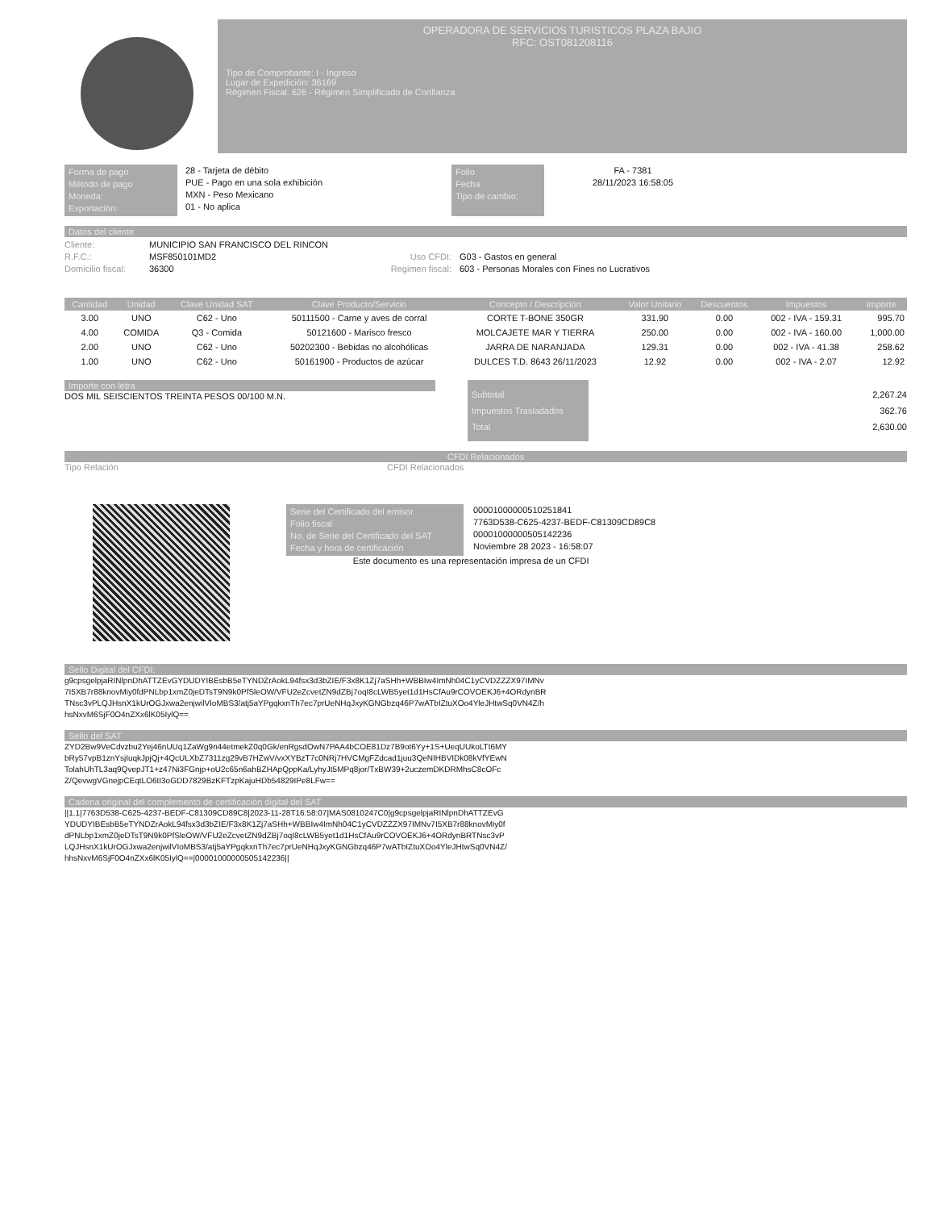OPERADORA DE SERVICIOS TURISTICOS PLAZA BAJIO
RFC: OST081208116
Tipo de Comprobante: I - Ingreso
Lugar de Expedición: 36169
Régimen Fiscal: 626 - Régimen Simplificado de Confianza
Forma de pago
Método de pago
Moneda:
Exportación:
28 - Tarjeta de débito
PUE - Pago en una sola exhibición
MXN - Peso Mexicano
01 - No aplica
Folio
Fecha
Tipo de cambio:
FA - 7381
28/11/2023 16:58:05
Datos del cliente
Cliente:
R.F.C.:
Domicilio fiscal:
MUNICIPIO SAN FRANCISCO DEL RINCON
MSF850101MD2
36300
Uso CFDI:
Regimen fiscal:
G03 - Gastos en general
603 - Personas Morales con Fines no Lucrativos
| Cantidad | Unidad | Clave Unidad SAT | Clave Producto/Servicio | Concepto / Descripción | Valor Unitario | Descuentos | Impuestos | Importe |
| --- | --- | --- | --- | --- | --- | --- | --- | --- |
| 3.00 | UNO | C62 - Uno | 50111500 - Carne y aves de corral | CORTE T-BONE 350GR | 331.90 | 0.00 | 002 - IVA - 159.31 | 995.70 |
| 4.00 | COMIDA | Q3 - Comida | 50121600 - Marisco fresco | MOLCAJETE MAR Y TIERRA | 250.00 | 0.00 | 002 - IVA - 160.00 | 1,000.00 |
| 2.00 | UNO | C62 - Uno | 50202300 - Bebidas no alcohólicas | JARRA DE NARANJADA | 129.31 | 0.00 | 002 - IVA - 41.38 | 258.62 |
| 1.00 | UNO | C62 - Uno | 50161900 - Productos de azúcar | DULCES T.D. 8643 26/11/2023 | 12.92 | 0.00 | 002 - IVA - 2.07 | 12.92 |
Importe con letra
DOS MIL SEISCIENTOS TREINTA PESOS 00/100 M.N.
Subtotal
Impuestos Trasladados
Total
2,267.24
362.76
2,630.00
CFDI Relacionados
Tipo Relación CFDI Relacionados
Serie del Certificado del emisor
Folio fiscal
No. de Serie del Certificado del SAT
Fecha y hora de certificación
00001000000510251841
7763D538-C625-4237-BEDF-C81309CD89C8
00001000000505142236
Noviembre 28 2023 - 16:58:07
Este documento es una representación impresa de un CFDI
Sello Digital del CFDI:
g9cpsgelpjaRINlpnDhATTZEvGYDUDYIBEsbB5eTYNDZrAokL94fsx3d3bZIE/F3x8K1Zj7aSHh+WBBIw4ImNh04C1yCVDZZZX97IMNv7I5XB7r88knovMiy0fdPNLbp1xmZ0jeDTsT9N9k0PfSleOW/VFU2eZcvetZN9dZBj7oqI8cLWB5yet1d1HsCfAu9rCOVOEKJ6+4ORdynBRTNsc3vPLQJHsnX1kUrOGJxwa2enjwilVIoMBS3/atj5aYPgqkxnTh7ec7prUeNHqJxyKGNGbzq46P7wATbIZtuXOo4YleJHtwSq0VN4Z/hhsNxvM6SjF0O4nZXx6lK05IylQ==
Sello del SAT
ZYD2Bw9VeCdvzbu2Yej46nUUq1ZaWg9n44etmekZ0q0Gk/enRgsdOwN7PAA4bCOE81Dz7B9ot6Yy+1S+UeqUUkoLTt6MYbRy57vpB1znYsjIuqkJpjQj+4QcULXbZ7311zg29vB7HZwV/vxXYBzT7c0NRj7HVCMgFZdcad1juu3QeNIHBVIDk08kVfYEwNTolahUhTL3aq9QvepJT1+z47Ni3FGnjp+oU2c65n6ahBZHApQppKa/LyhyJt5MPq8jor/TxBW39+2uczemDKDRMhsC8cOFcZ/QevwgVGnejpCEqtLO6tI3oGDD7829BzKFTzpKajuHDb54829IPe8LFw==
Cadena original del complemento de certificación digital del SAT
||1.1|7763D538-C625-4237-BEDF-C81309CD89C8|2023-11-28T16:58:07|MAS0810247C0|g9cpsgelpjaRINlpnDhATTZEvGYDUDYIBEsbB5eTYNDZrAokL94fsx3d3bZIE/F3x8K1Zj7aSHh+WBBIw4ImNh04C1yCVDZZZX97IMNv7I5XB7r88knovMiy0fdPNLbp1xmZ0jeDTsT9N9k0PfSleOW/VFU2eZcvetZN9dZBj7oqI8cLWB5yet1d1HsCfAu9rCOVOEKJ6+4ORdynBRTNsc3vPLQJHsnX1kUrOGJxwa2enjwilVIoMBS3/atj5aYPgqkxnTh7ec7prUeNHqJxyKGNGbzq46P7wATbIZtuXOo4YleJHtwSq0VN4Z/hhsNxvM6SjF0O4nZXx6lK05IylQ==|00001000000505142236||